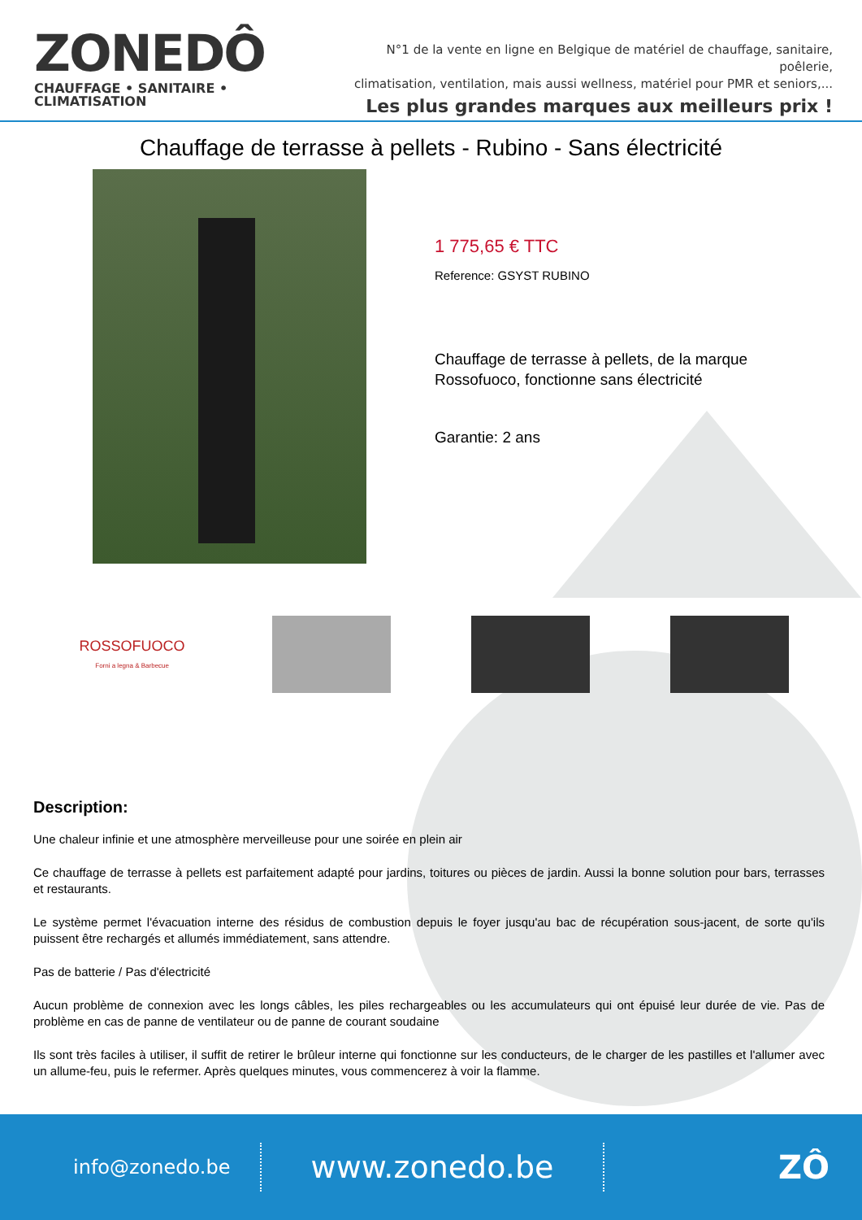ZONEDÔ
CHAUFFAGE • SANITAIRE • CLIMATISATION
N°1 de la vente en ligne en Belgique de matériel de chauffage, sanitaire, poêlerie,
climatisation, ventilation, mais aussi wellness, matériel pour PMR et seniors,...
Les plus grandes marques aux meilleurs prix !
Chauffage de terrasse à pellets - Rubino - Sans électricité
1 775,65 € TTC
Reference: GSYST RUBINO
Chauffage de terrasse à pellets, de la marque
Rossofuoco, fonctionne sans électricité
Garantie: 2 ans
ROSSOFUOCO
Forni a legna & Barbecue
Description:
Une chaleur infinie et une atmosphère merveilleuse pour une soirée en plein air
Ce chauffage de terrasse à pellets est parfaitement adapté pour jardins, toitures ou pièces de jardin. Aussi la bonne solution pour bars, terrasses et restaurants.
Le système permet l'évacuation interne des résidus de combustion depuis le foyer jusqu'au bac de récupération sous-jacent, de sorte qu'ils puissent être rechargés et allumés immédiatement, sans attendre.
Pas de batterie / Pas d'électricité
Aucun problème de connexion avec les longs câbles, les piles rechargeables ou les accumulateurs qui ont épuisé leur durée de vie. Pas de problème en cas de panne de ventilateur ou de panne de courant soudaine
Ils sont très faciles à utiliser, il suffit de retirer le brûleur interne qui fonctionne sur les conducteurs, de le charger de les pastilles et l'allumer avec un allume-feu, puis le refermer. Après quelques minutes, vous commencerez à voir la flamme.
info@zonedo.be
www.zonedo.be
ZÔ